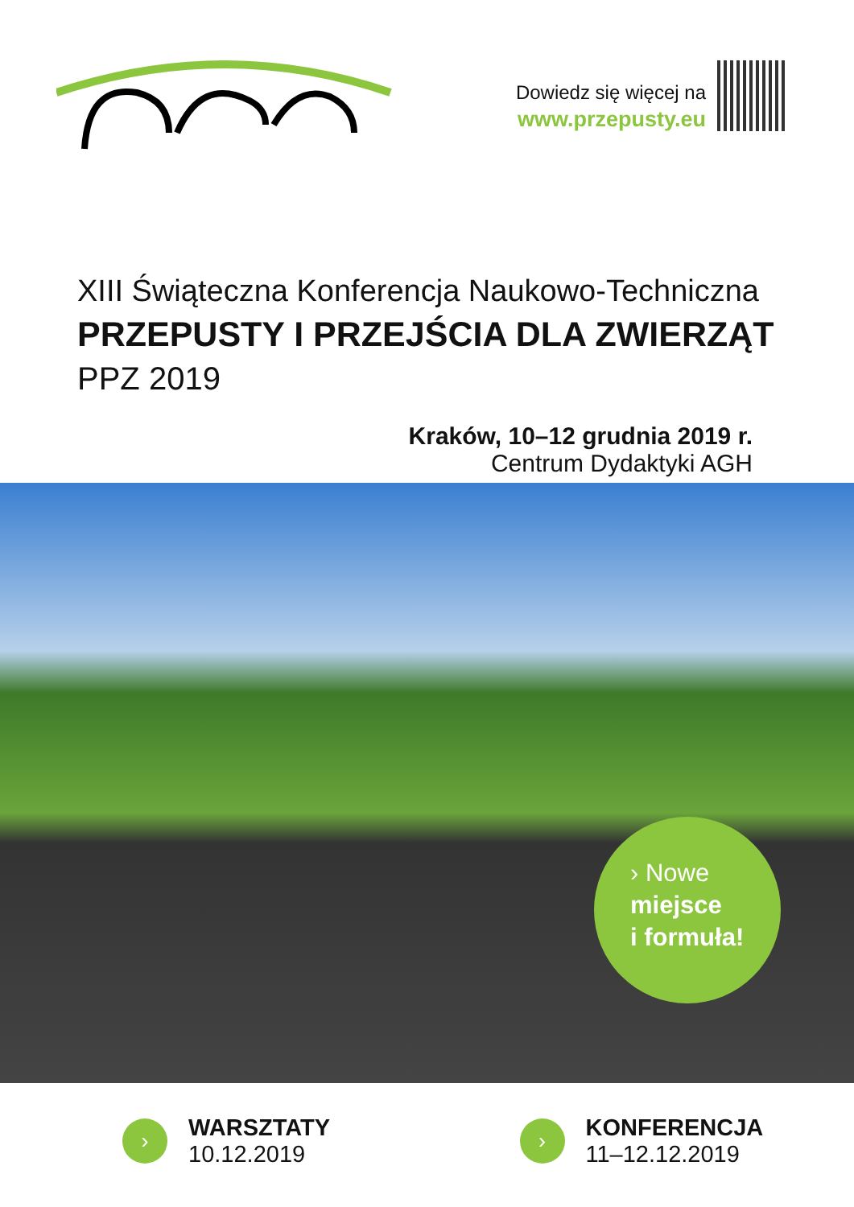Dowiedz się więcej na
www.przepusty.eu
XIII Świąteczna Konferencja Naukowo-Techniczna
PRZEPUSTY I PRZEJŚCIA DLA ZWIERZĄT
PPZ 2019
Kraków, 10–12 grudnia 2019 r.
Centrum Dydaktyki AGH
› Nowe
miejsce
i formuła!
›
WARSZTATY
10.12.2019
›
KONFERENCJA
11–12.12.2019